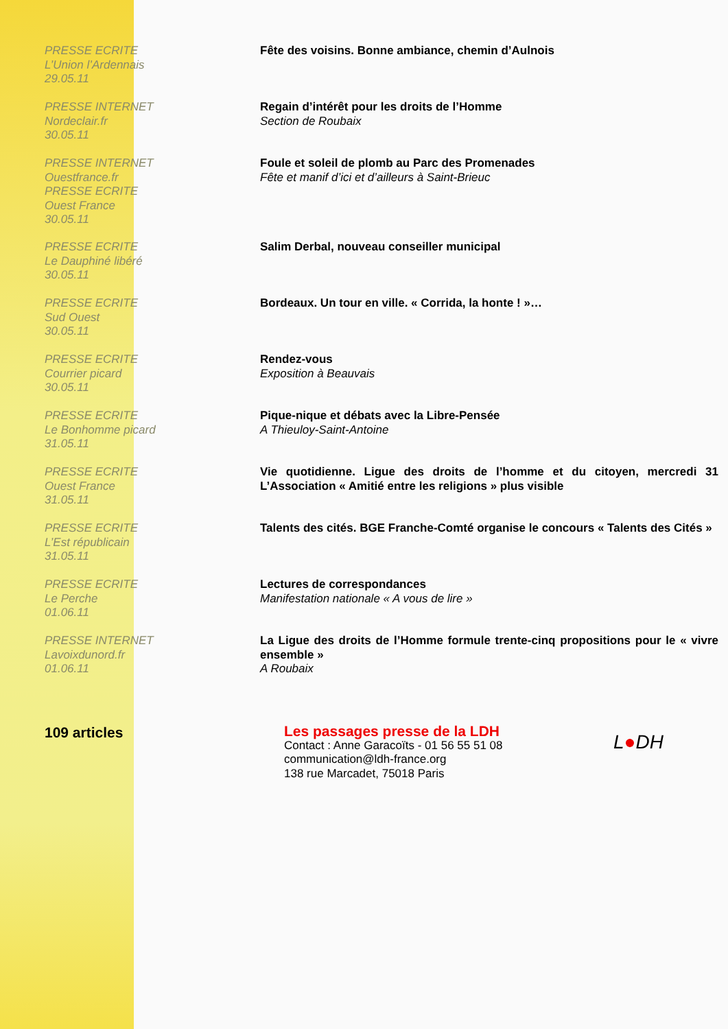PRESSE ECRITE
L’Union l’Ardennais
29.05.11
Fête des voisins. Bonne ambiance, chemin d’Aulnois
PRESSE INTERNET
Nordeclair.fr
30.05.11
Regain d’intérêt pour les droits de l’Homme
Section de Roubaix
PRESSE INTERNET
Ouestfrance.fr
PRESSE ECRITE
Ouest France
30.05.11
Foule et soleil de plomb au Parc des Promenades
Fête et manif d’ici et d’ailleurs à Saint-Brieuc
PRESSE ECRITE
Le Dauphiné libéré
30.05.11
Salim Derbal, nouveau conseiller municipal
PRESSE ECRITE
Sud Ouest
30.05.11
Bordeaux. Un tour en ville. « Corrida, la honte ! »…
PRESSE ECRITE
Courrier picard
30.05.11
Rendez-vous
Exposition à Beauvais
PRESSE ECRITE
Le Bonhomme picard
31.05.11
Pique-nique et débats avec la Libre-Pensée
A Thieuloy-Saint-Antoine
PRESSE ECRITE
Ouest France
31.05.11
Vie quotidienne. Ligue des droits de l’homme et du citoyen, mercredi 31 L’Association « Amitié entre les religions » plus visible
PRESSE ECRITE
L’Est républicain
31.05.11
Talents des cités. BGE Franche-Comté organise le concours « Talents des Cités »
PRESSE ECRITE
Le Perche
01.06.11
Lectures de correspondances
Manifestation nationale « A vous de lire »
PRESSE INTERNET
Lavoixdunord.fr
01.06.11
La Ligue des droits de l’Homme formule trente-cinq propositions pour le « vivre ensemble »
A Roubaix
109 articles
Les passages presse de la LDH
Contact : Anne Garacoïts - 01 56 55 51 08
communication@ldh-france.org
138 rue Marcadet, 75018 Paris
L●DH